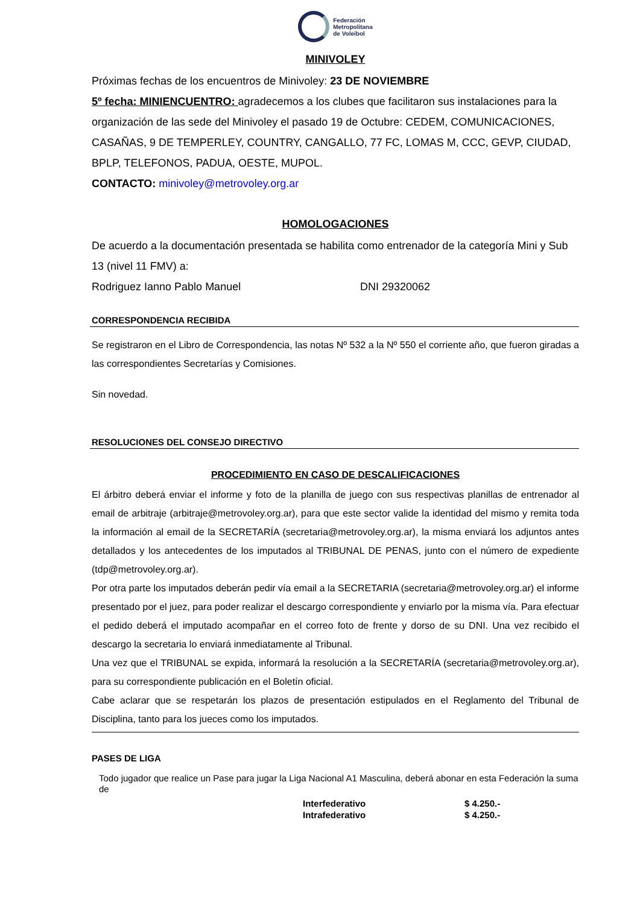Federación
Metropolitana
de Voleibol
MINIVOLEY
Próximas fechas de los encuentros de Minivoley: 23 DE NOVIEMBRE
5º fecha: MINIENCUENTRO: agradecemos a los clubes que facilitaron sus instalaciones para la organización de las sede del Minivoley el pasado 19 de Octubre: CEDEM, COMUNICACIONES, CASAÑAS, 9 DE TEMPERLEY, COUNTRY, CANGALLO, 77 FC, LOMAS M, CCC, GEVP, CIUDAD, BPLP, TELEFONOS, PADUA, OESTE, MUPOL.
CONTACTO: minivoley@metrovoley.org.ar
HOMOLOGACIONES
De acuerdo a la documentación presentada se habilita como entrenador de la categoría Mini y Sub 13 (nivel 11 FMV) a:
Rodriguez Ianno Pablo Manuel DNI 29320062
CORRESPONDENCIA RECIBIDA
Se registraron en el Libro de Correspondencia, las notas Nº 532 a la Nº 550 el corriente año, que fueron giradas a las correspondientes Secretarías y Comisiones.
Sin novedad.
RESOLUCIONES DEL CONSEJO DIRECTIVO
PROCEDIMIENTO EN CASO DE DESCALIFICACIONES
El árbitro deberá enviar el informe y foto de la planilla de juego con sus respectivas planillas de entrenador al email de arbitraje (arbitraje@metrovoley.org.ar), para que este sector valide la identidad del mismo y remita toda la información al email de la SECRETARÍA (secretaria@metrovoley.org.ar), la misma enviará los adjuntos antes detallados y los antecedentes de los imputados al TRIBUNAL DE PENAS, junto con el número de expediente (tdp@metrovoley.org.ar).
Por otra parte los imputados deberán pedir vía email a la SECRETARIA (secretaria@metrovoley.org.ar) el informe presentado por el juez, para poder realizar el descargo correspondiente y enviarlo por la misma vía. Para efectuar el pedido deberá el imputado acompañar en el correo foto de frente y dorso de su DNI. Una vez recibido el descargo la secretaria lo enviará inmediatamente al Tribunal.
Una vez que el TRIBUNAL se expida, informará la resolución a la SECRETARÍA (secretaria@metrovoley.org.ar), para su correspondiente publicación en el Boletín oficial.
Cabe aclarar que se respetarán los plazos de presentación estipulados en el Reglamento del Tribunal de Disciplina, tanto para los jueces como los imputados.
PASES DE LIGA
Todo jugador que realice un Pase para jugar la Liga Nacional A1 Masculina, deberá abonar en esta Federación la suma de
| Interfederativo | $ 4.250.- |
| Intrafederativo | $ 4.250.- |